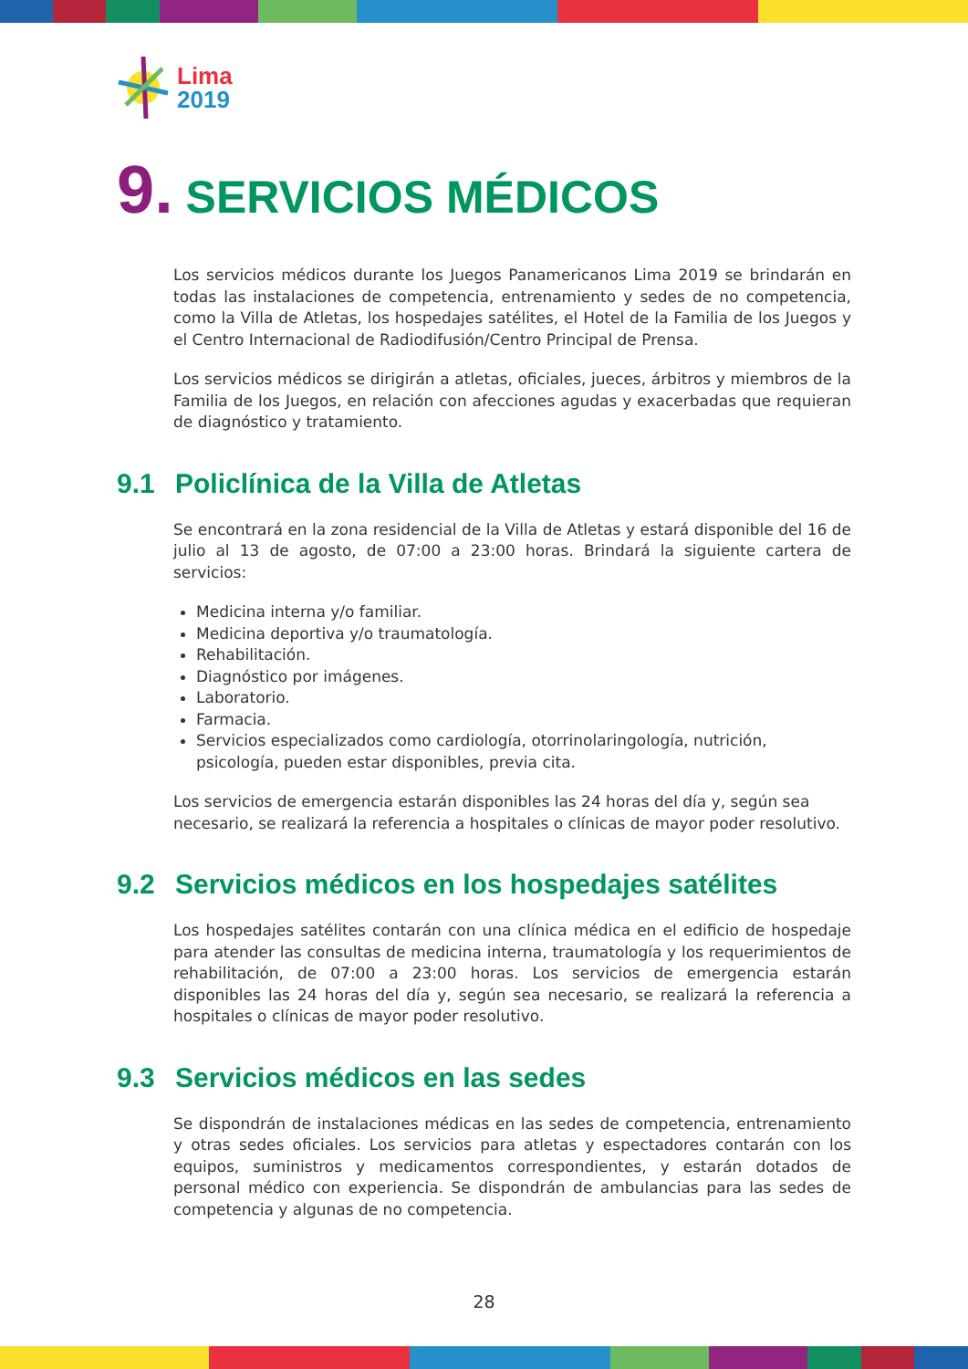Lima
2019
9. SERVICIOS MÉDICOS
Los servicios médicos durante los Juegos Panamericanos Lima 2019 se brindarán en todas las instalaciones de competencia, entrenamiento y sedes de no competencia, como la Villa de Atletas, los hospedajes satélites, el Hotel de la Familia de los Juegos y el Centro Internacional de Radiodifusión/Centro Principal de Prensa.
Los servicios médicos se dirigirán a atletas, oficiales, jueces, árbitros y miembros de la Familia de los Juegos, en relación con afecciones agudas y exacerbadas que requieran de diagnóstico y tratamiento.
9.1 Policlínica de la Villa de Atletas
Se encontrará en la zona residencial de la Villa de Atletas y estará disponible del 16 de julio al 13 de agosto, de 07:00 a 23:00 horas. Brindará la siguiente cartera de servicios:
Medicina interna y/o familiar.
Medicina deportiva y/o traumatología.
Rehabilitación.
Diagnóstico por imágenes.
Laboratorio.
Farmacia.
Servicios especializados como cardiología, otorrinolaringología, nutrición, psicología, pueden estar disponibles, previa cita.
Los servicios de emergencia estarán disponibles las 24 horas del día y, según sea necesario, se realizará la referencia a hospitales o clínicas de mayor poder resolutivo.
9.2 Servicios médicos en los hospedajes satélites
Los hospedajes satélites contarán con una clínica médica en el edificio de hospedaje para atender las consultas de medicina interna, traumatología y los requerimientos de rehabilitación, de 07:00 a 23:00 horas. Los servicios de emergencia estarán disponibles las 24 horas del día y, según sea necesario, se realizará la referencia a hospitales o clínicas de mayor poder resolutivo.
9.3 Servicios médicos en las sedes
Se dispondrán de instalaciones médicas en las sedes de competencia, entrenamiento y otras sedes oficiales. Los servicios para atletas y espectadores contarán con los equipos, suministros y medicamentos correspondientes, y estarán dotados de personal médico con experiencia. Se dispondrán de ambulancias para las sedes de competencia y algunas de no competencia.
28